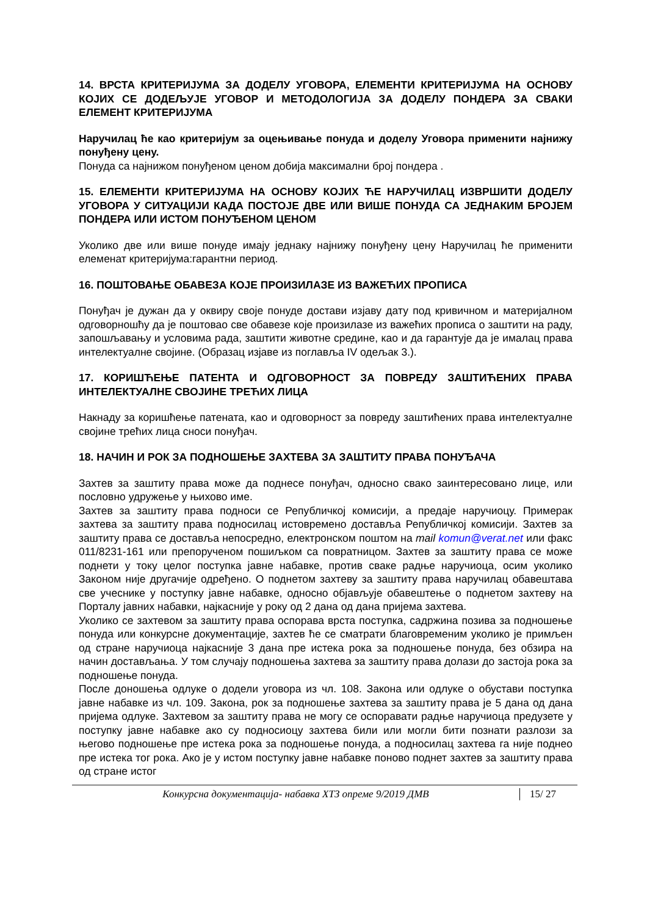14. ВРСТА КРИТЕРИЈУМА ЗА ДОДЕЛУ УГОВОРА, ЕЛЕМЕНТИ КРИТЕРИЈУМА НА ОСНОВУ КОЈИХ СЕ ДОДЕЉУЈЕ УГОВОР И МЕТОДОЛОГИЈА ЗА ДОДЕЛУ ПОНДЕРА ЗА СВАКИ ЕЛЕМЕНТ КРИТЕРИЈУМА
Наручилац ће као критеријум за оцењивање понуда и доделу Уговора применити најнижу понуђену цену.
Понуда са најнижом понуђеном ценом добија максимални број пондера .
15. ЕЛЕМЕНТИ КРИТЕРИЈУМА НА ОСНОВУ КОЈИХ ЋЕ НАРУЧИЛАЦ ИЗВРШИТИ ДОДЕЛУ УГОВОРА У СИТУАЦИЈИ КАДА ПОСТОЈЕ ДВЕ ИЛИ ВИШЕ ПОНУДА СА ЈЕДНАКИМ БРОЈЕМ ПОНДЕРА ИЛИ ИСТОМ ПОНУЂЕНОМ ЦЕНОМ
Уколико две или више понуде имају једнаку најнижу понуђену цену Наручилац ће применити елеменат критеријума:гарантни период.
16. ПОШТОВАЊЕ ОБАВЕЗА КОЈЕ ПРОИЗИЛАЗЕ ИЗ ВАЖЕЋИХ ПРОПИСА
Понуђач је дужан да у оквиру своје понуде достави изјаву дату под кривичном и материјалном одговорношћу да је поштовао све обавезе које произилазе из важећих прописа о заштити на раду, запошљавању и условима рада, заштити животне средине, као и да гарантује да је ималац права интелектуалне својине. (Образац изјаве из поглавља IV одељак 3.).
17. КОРИШЋЕЊЕ ПАТЕНТА И ОДГОВОРНОСТ ЗА ПОВРЕДУ ЗАШТИЋЕНИХ ПРАВА ИНТЕЛЕКТУАЛНЕ СВОЈИНЕ ТРЕЋИХ ЛИЦА
Накнаду за коришћење патената, као и одговорност за повреду заштићених права интелектуалне својине трећих лица сноси понуђач.
18. НАЧИН И РОК ЗА ПОДНОШЕЊЕ ЗАХТЕВА ЗА ЗАШТИТУ ПРАВА ПОНУЂАЧА
Захтев за заштиту права може да поднесе понуђач, односно свако заинтересовано лице, или пословно удружење у њихово име.
Захтев за заштиту права подноси се Републичкој комисији, а предаје наручиоцу. Примерак захтева за заштиту права подносилац истовремено доставља Републичкој комисији. Захтев за заштиту права се доставља непосредно, електронском поштом на mail komun@verat.net или факс 011/8231-161 или препорученом пошиљком са повратницом. Захтев за заштиту права се може поднети у току целог поступка јавне набавке, против сваке радње наручиоца, осим уколико Законом није другачије одређено. О поднетом захтеву за заштиту права наручилац обавештава све учеснике у поступку јавне набавке, односно објављује обавештење о поднетом захтеву на Порталу јавних набавки, најкасније у року од 2 дана од дана пријема захтева.
Уколико се захтевом за заштиту права оспорава врста поступка, садржина позива за подношење понуда или конкурсне документације, захтев ће се сматрати благовременим уколико је примљен од стране наручиоца најкасније 3 дана пре истека рока за подношење понуда, без обзира на начин достављања. У том случају подношења захтева за заштиту права долази до застоја рока за подношење понуда.
После доношења одлуке о додели уговора из чл. 108. Закона или одлуке о обустави поступка јавне набавке из чл. 109. Закона, рок за подношење захтева за заштиту права је 5 дана од дана пријема одлуке. Захтевом за заштиту права не могу се оспоравати радње наручиоца предузете у поступку јавне набавке ако су подносиоцу захтева били или могли бити познати разлози за његово подношење пре истека рока за подношење понуда, а подносилац захтева га није поднео пре истека тог рока. Ако је у истом поступку јавне набавке поново поднет захтев за заштиту права од стране истог
Конкурсна документација- набавка ХТЗ опреме 9/2019 ДМВ 15/ 27